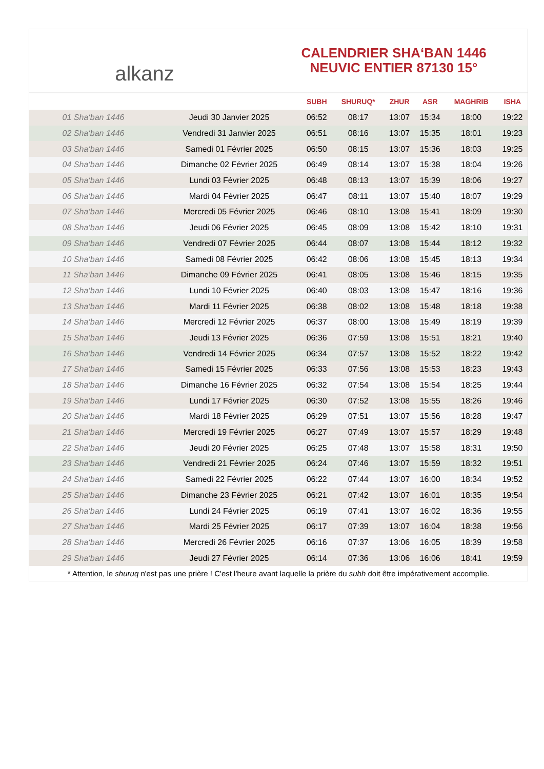alkanz
CALENDRIER SHA‘BAN 1446
NEUVIC ENTIER 87130 15°
| | | SUBH | SHURUQ* | ZHUR | ASR | MAGHRIB | ISHA |
| --- | --- | --- | --- | --- | --- | --- | --- |
| 01 Sha‘ban 1446 | Jeudi 30 Janvier 2025 | 06:52 | 08:17 | 13:07 | 15:34 | 18:00 | 19:22 |
| 02 Sha‘ban 1446 | Vendredi 31 Janvier 2025 | 06:51 | 08:16 | 13:07 | 15:35 | 18:01 | 19:23 |
| 03 Sha‘ban 1446 | Samedi 01 Février 2025 | 06:50 | 08:15 | 13:07 | 15:36 | 18:03 | 19:25 |
| 04 Sha‘ban 1446 | Dimanche 02 Février 2025 | 06:49 | 08:14 | 13:07 | 15:38 | 18:04 | 19:26 |
| 05 Sha‘ban 1446 | Lundi 03 Février 2025 | 06:48 | 08:13 | 13:07 | 15:39 | 18:06 | 19:27 |
| 06 Sha‘ban 1446 | Mardi 04 Février 2025 | 06:47 | 08:11 | 13:07 | 15:40 | 18:07 | 19:29 |
| 07 Sha‘ban 1446 | Mercredi 05 Février 2025 | 06:46 | 08:10 | 13:08 | 15:41 | 18:09 | 19:30 |
| 08 Sha‘ban 1446 | Jeudi 06 Février 2025 | 06:45 | 08:09 | 13:08 | 15:42 | 18:10 | 19:31 |
| 09 Sha‘ban 1446 | Vendredi 07 Février 2025 | 06:44 | 08:07 | 13:08 | 15:44 | 18:12 | 19:32 |
| 10 Sha‘ban 1446 | Samedi 08 Février 2025 | 06:42 | 08:06 | 13:08 | 15:45 | 18:13 | 19:34 |
| 11 Sha‘ban 1446 | Dimanche 09 Février 2025 | 06:41 | 08:05 | 13:08 | 15:46 | 18:15 | 19:35 |
| 12 Sha‘ban 1446 | Lundi 10 Février 2025 | 06:40 | 08:03 | 13:08 | 15:47 | 18:16 | 19:36 |
| 13 Sha‘ban 1446 | Mardi 11 Février 2025 | 06:38 | 08:02 | 13:08 | 15:48 | 18:18 | 19:38 |
| 14 Sha‘ban 1446 | Mercredi 12 Février 2025 | 06:37 | 08:00 | 13:08 | 15:49 | 18:19 | 19:39 |
| 15 Sha‘ban 1446 | Jeudi 13 Février 2025 | 06:36 | 07:59 | 13:08 | 15:51 | 18:21 | 19:40 |
| 16 Sha‘ban 1446 | Vendredi 14 Février 2025 | 06:34 | 07:57 | 13:08 | 15:52 | 18:22 | 19:42 |
| 17 Sha‘ban 1446 | Samedi 15 Février 2025 | 06:33 | 07:56 | 13:08 | 15:53 | 18:23 | 19:43 |
| 18 Sha‘ban 1446 | Dimanche 16 Février 2025 | 06:32 | 07:54 | 13:08 | 15:54 | 18:25 | 19:44 |
| 19 Sha‘ban 1446 | Lundi 17 Février 2025 | 06:30 | 07:52 | 13:08 | 15:55 | 18:26 | 19:46 |
| 20 Sha‘ban 1446 | Mardi 18 Février 2025 | 06:29 | 07:51 | 13:07 | 15:56 | 18:28 | 19:47 |
| 21 Sha‘ban 1446 | Mercredi 19 Février 2025 | 06:27 | 07:49 | 13:07 | 15:57 | 18:29 | 19:48 |
| 22 Sha‘ban 1446 | Jeudi 20 Février 2025 | 06:25 | 07:48 | 13:07 | 15:58 | 18:31 | 19:50 |
| 23 Sha‘ban 1446 | Vendredi 21 Février 2025 | 06:24 | 07:46 | 13:07 | 15:59 | 18:32 | 19:51 |
| 24 Sha‘ban 1446 | Samedi 22 Février 2025 | 06:22 | 07:44 | 13:07 | 16:00 | 18:34 | 19:52 |
| 25 Sha‘ban 1446 | Dimanche 23 Février 2025 | 06:21 | 07:42 | 13:07 | 16:01 | 18:35 | 19:54 |
| 26 Sha‘ban 1446 | Lundi 24 Février 2025 | 06:19 | 07:41 | 13:07 | 16:02 | 18:36 | 19:55 |
| 27 Sha‘ban 1446 | Mardi 25 Février 2025 | 06:17 | 07:39 | 13:07 | 16:04 | 18:38 | 19:56 |
| 28 Sha‘ban 1446 | Mercredi 26 Février 2025 | 06:16 | 07:37 | 13:06 | 16:05 | 18:39 | 19:58 |
| 29 Sha‘ban 1446 | Jeudi 27 Février 2025 | 06:14 | 07:36 | 13:06 | 16:06 | 18:41 | 19:59 |
* Attention, le shuruq n'est pas une prière ! C'est l'heure avant laquelle la prière du subh doit être impérativement accomplie.